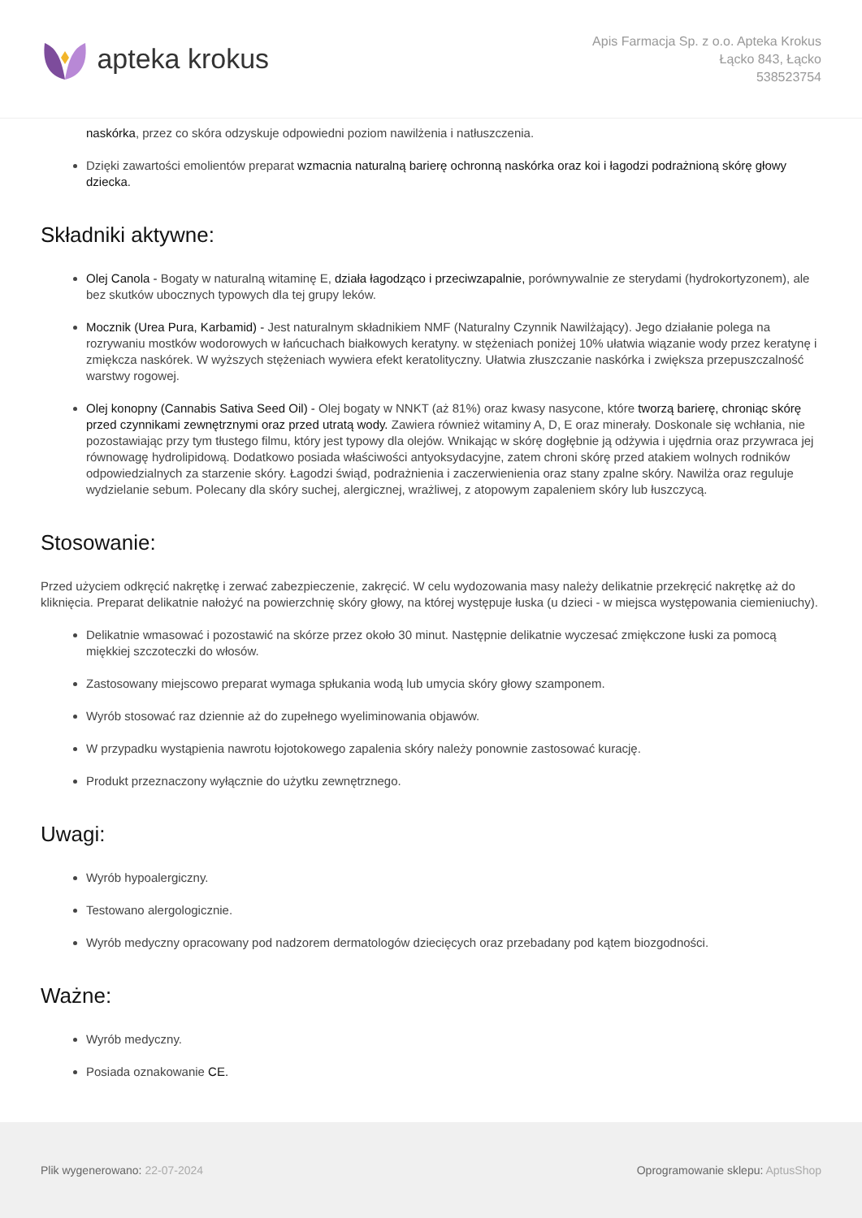apteka krokus
Apis Farmacja Sp. z o.o. Apteka Krokus
Łącko 843, Łącko
538523754
naskórka, przez co skóra odzyskuje odpowiedni poziom nawilżenia i natłuszczenia.
Dzięki zawartości emolientów preparat wzmacnia naturalną barierę ochronną naskórka oraz koi i łagodzi podrażnioną skórę głowy dziecka.
Składniki aktywne:
Olej Canola - Bogaty w naturalną witaminę E, działa łagodząco i przeciwzapalnie, porównywalnie ze sterydami (hydrokortyzonem), ale bez skutków ubocznych typowych dla tej grupy leków.
Mocznik (Urea Pura, Karbamid) - Jest naturalnym składnikiem NMF (Naturalny Czynnik Nawilżający). Jego działanie polega na rozrywaniu mostków wodorowych w łańcuchach białkowych keratyny. w stężeniach poniżej 10% ułatwia wiązanie wody przez keratynę i zmiękcza naskórek. W wyższych stężeniach wywiera efekt keratolityczny. Ułatwia złuszczanie naskórka i zwiększa przepuszczalność warstwy rogowej.
Olej konopny (Cannabis Sativa Seed Oil) - Olej bogaty w NNKT (aż 81%) oraz kwasy nasycone, które tworzą barierę, chroniąc skórę przed czynnikami zewnętrznymi oraz przed utratą wody. Zawiera również witaminy A, D, E oraz minerały. Doskonale się wchłania, nie pozostawiając przy tym tłustego filmu, który jest typowy dla olejów. Wnikając w skórę dogłębnie ją odżywia i ujędrnia oraz przywraca jej równowagę hydrolipidową. Dodatkowo posiada właściwości antyoksydacyjne, zatem chroni skórę przed atakiem wolnych rodników odpowiedzialnych za starzenie skóry. Łagodzi świąd, podrażnienia i zaczerwienienia oraz stany zpalne skóry. Nawilża oraz reguluje wydzielanie sebum. Polecany dla skóry suchej, alergicznej, wrażliwej, z atopowym zapaleniem skóry lub łuszczycą.
Stosowanie:
Przed użyciem odkręcić nakrętkę i zerwać zabezpieczenie, zakręcić. W celu wydozowania masy należy delikatnie przekręcić nakrętkę aż do kliknięcia. Preparat delikatnie nałożyć na powierzchnię skóry głowy, na której występuje łuska (u dzieci - w miejsca występowania ciemieniuchy).
Delikatnie wmasować i pozostawić na skórze przez około 30 minut. Następnie delikatnie wyczesać zmiękczone łuski za pomocą miękkiej szczoteczki do włosów.
Zastosowany miejscowo preparat wymaga spłukania wodą lub umycia skóry głowy szamponem.
Wyrób stosować raz dziennie aż do zupełnego wyeliminowania objawów.
W przypadku wystąpienia nawrotu łojotokowego zapalenia skóry należy ponownie zastosować kurację.
Produkt przeznaczony wyłącznie do użytku zewnętrznego.
Uwagi:
Wyrób hypoalergiczny.
Testowano alergologicznie.
Wyrób medyczny opracowany pod nadzorem dermatologów dziecięcych oraz przebadany pod kątem biozgodności.
Ważne:
Wyrób medyczny.
Posiada oznakowanie CE.
Plik wygenerowano: 22-07-2024
Oprogramowanie sklepu: AptusShop